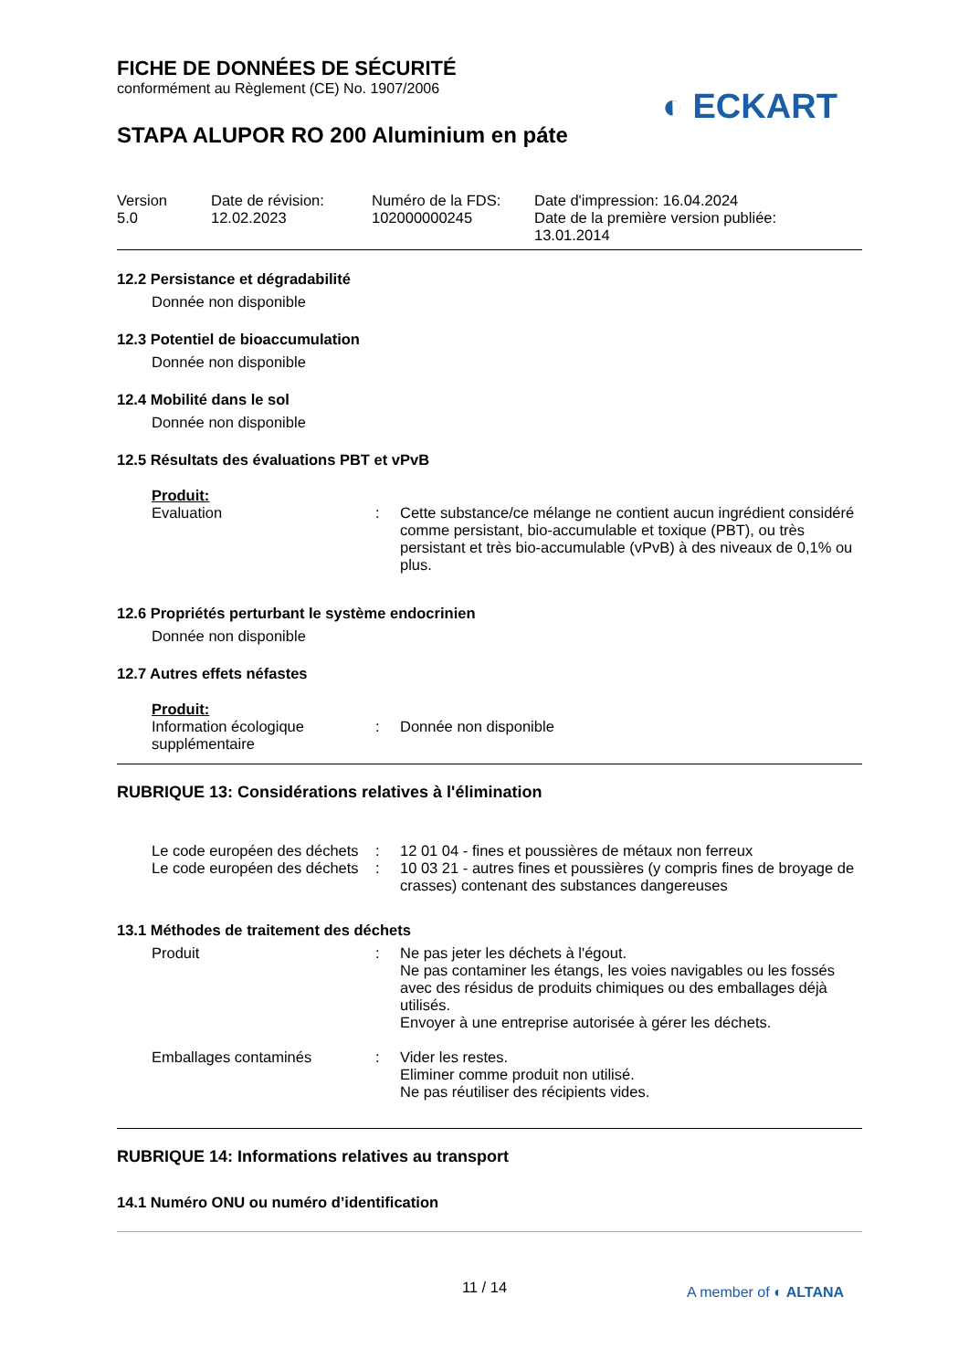◐ ECKART
FICHE DE DONNÉES DE SÉCURITÉ
conformément au Règlement (CE) No. 1907/2006
STAPA ALUPOR RO 200 Aluminium en páte
Version
5.0
Date de révision:
12.02.2023
Numéro de la FDS:
102000000245
Date d'impression: 16.04.2024
Date de la première version publiée:
13.01.2014
12.2 Persistance et dégradabilité
Donnée non disponible
12.3 Potentiel de bioaccumulation
Donnée non disponible
12.4 Mobilité dans le sol
Donnée non disponible
12.5 Résultats des évaluations PBT et vPvB
Produit:
| Evaluation | : | Cette substance/ce mélange ne contient aucun ingrédient considéré comme persistant, bio-accumulable et toxique (PBT), ou très persistant et très bio-accumulable (vPvB) à des niveaux de 0,1% ou plus. |
12.6 Propriétés perturbant le système endocrinien
Donnée non disponible
12.7 Autres effets néfastes
Produit:
| Information écologique supplémentaire | : | Donnée non disponible |
RUBRIQUE 13: Considérations relatives à l'élimination
| Le code européen des déchets | : | 12 01 04 - fines et poussières de métaux non ferreux |
| Le code européen des déchets | : | 10 03 21 - autres fines et poussières (y compris fines de broyage de crasses) contenant des substances dangereuses |
13.1 Méthodes de traitement des déchets
| Produit | : | Ne pas jeter les déchets à l'égout. Ne pas contaminer les étangs, les voies navigables ou les fossés avec des résidus de produits chimiques ou des emballages déjà utilisés. Envoyer à une entreprise autorisée à gérer les déchets. |
| Emballages contaminés | : | Vider les restes. Eliminer comme produit non utilisé. Ne pas réutiliser des récipients vides. |
RUBRIQUE 14: Informations relatives au transport
14.1 Numéro ONU ou numéro d’identification
11 / 14
A member of ◐ ALTANA